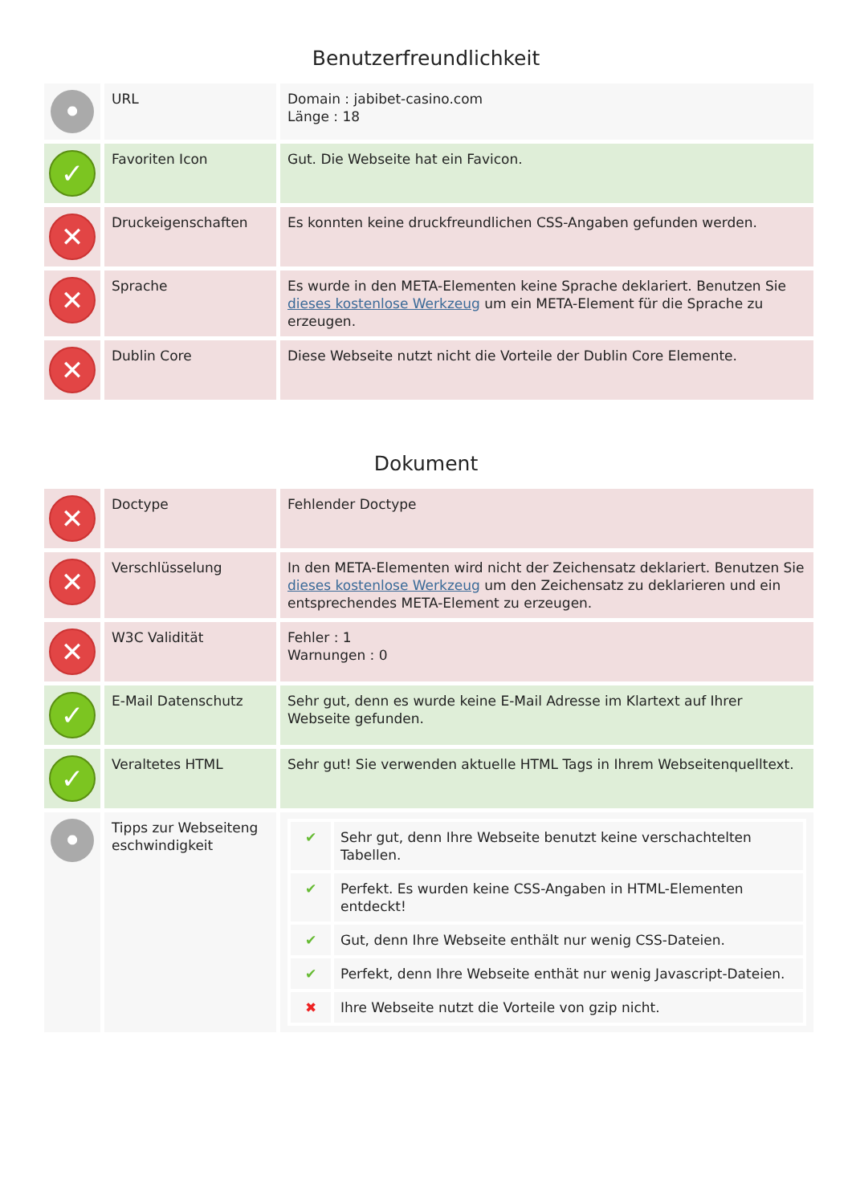Benutzerfreundlichkeit
| • | URL | Domain : jabibet-casino.com Länge : 18 |
| ✓ | Favoriten Icon | Gut. Die Webseite hat ein Favicon. |
| ✕ | Druckeigenschaften | Es konnten keine druckfreundlichen CSS-Angaben gefunden werden. |
| ✕ | Sprache | Es wurde in den META-Elementen keine Sprache deklariert. Benutzen Sie dieses kostenlose Werkzeug um ein META-Element für die Sprache zu erzeugen. |
| ✕ | Dublin Core | Diese Webseite nutzt nicht die Vorteile der Dublin Core Elemente. |
Dokument
| ✕ | Doctype | Fehlender Doctype |
| ✕ | Verschlüsselung | In den META-Elementen wird nicht der Zeichensatz deklariert. Benutzen Sie dieses kostenlose Werkzeug um den Zeichensatz zu deklarieren und ein entsprechendes META-Element zu erzeugen. |
| ✕ | W3C Validität | Fehler : 1 Warnungen : 0 |
| ✓ | E-Mail Datenschutz | Sehr gut, denn es wurde keine E-Mail Adresse im Klartext auf Ihrer Webseite gefunden. |
| ✓ | Veraltetes HTML | Sehr gut! Sie verwenden aktuelle HTML Tags in Ihrem Webseitenquelltext. |
| • | Tipps zur Webseiteng eschwindigkeit | / ✔ / Sehr gut, denn Ihre Webseite benutzt keine verschachtelten Tabellen. / / ✔ / Perfekt. Es wurden keine CSS-Angaben in HTML-Elementen entdeckt! / / ✔ / Gut, denn Ihre Webseite enthält nur wenig CSS-Dateien. / / ✔ / Perfekt, denn Ihre Webseite enthät nur wenig Javascript-Dateien. / / ✖ / Ihre Webseite nutzt die Vorteile von gzip nicht. / |